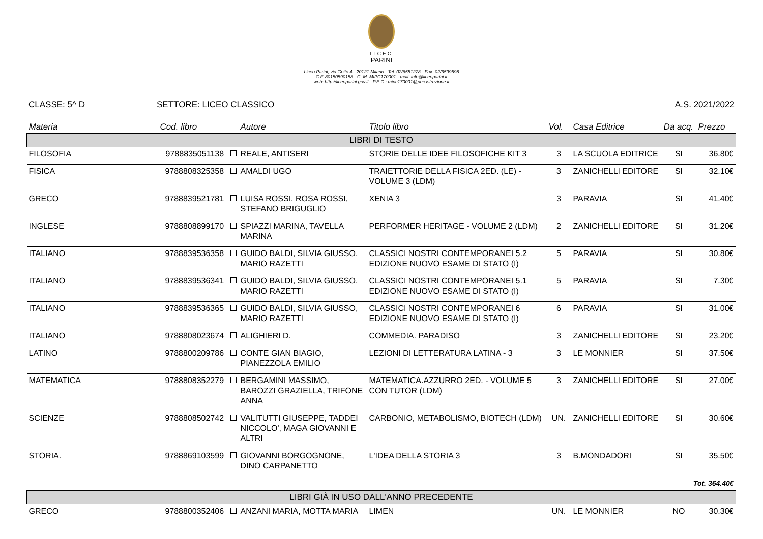LICEO
PARINI
Liceo Parini, via Goito 4 - 20121 Milano - Tel. 02/6551278 - Fax. 02/6599598
C.F. 80150590158 - C. M. MIPC170001 - mail: info@liceoparini.it
web: http://liceoparini.gov.it - P.E.C.: mipc170001@pec.istruzione.it
CLASSE: 5^ D SETTORE: LICEO CLASSICO A.S. 2021/2022
| Materia | Cod. libro | Autore | Titolo libro | Vol. | Casa Editrice | Da acq. | Prezzo |
| --- | --- | --- | --- | --- | --- | --- | --- |
| LIBRI DI TESTO | | | | | | | |
| FILOSOFIA | 9788835051138 | REALE, ANTISERI | STORIE DELLE IDEE FILOSOFICHE KIT 3 | 3 | LA SCUOLA EDITRICE | SI | 36.80€ |
| FISICA | 9788808325358 | AMALDI UGO | TRAIETTORIE DELLA FISICA 2ED. (LE) - VOLUME 3 (LDM) | 3 | ZANICHELLI EDITORE | SI | 32.10€ |
| GRECO | 9788839521781 | LUISA ROSSI, ROSA ROSSI, STEFANO BRIGUGLIO | XENIA 3 | 3 | PARAVIA | SI | 41.40€ |
| INGLESE | 9788808899170 | SPIAZZI MARINA, TAVELLA MARINA | PERFORMER HERITAGE - VOLUME 2 (LDM) | 2 | ZANICHELLI EDITORE | SI | 31.20€ |
| ITALIANO | 9788839536358 | GUIDO BALDI, SILVIA GIUSSO, MARIO RAZETTI | CLASSICI NOSTRI CONTEMPORANEI 5.2 EDIZIONE NUOVO ESAME DI STATO (I) | 5 | PARAVIA | SI | 30.80€ |
| ITALIANO | 9788839536341 | GUIDO BALDI, SILVIA GIUSSO, MARIO RAZETTI | CLASSICI NOSTRI CONTEMPORANEI 5.1 EDIZIONE NUOVO ESAME DI STATO (I) | 5 | PARAVIA | SI | 7.30€ |
| ITALIANO | 9788839536365 | GUIDO BALDI, SILVIA GIUSSO, MARIO RAZETTI | CLASSICI NOSTRI CONTEMPORANEI 6 EDIZIONE NUOVO ESAME DI STATO (I) | 6 | PARAVIA | SI | 31.00€ |
| ITALIANO | 9788808023674 | ALIGHIERI D. | COMMEDIA. PARADISO | 3 | ZANICHELLI EDITORE | SI | 23.20€ |
| LATINO | 9788800209786 | CONTE GIAN BIAGIO, PIANEZZOLA EMILIO | LEZIONI DI LETTERATURA LATINA - 3 | 3 | LE MONNIER | SI | 37.50€ |
| MATEMATICA | 9788808352279 | BERGAMINI MASSIMO, BAROZZI GRAZIELLA, TRIFONE ANNA | MATEMATICA.AZZURRO 2ED. - VOLUME 5 CON TUTOR (LDM) | 3 | ZANICHELLI EDITORE | SI | 27.00€ |
| SCIENZE | 9788808502742 | VALITUTTI GIUSEPPE, TADDEI NICCOLO', MAGA GIOVANNI E ALTRI | CARBONIO, METABOLISMO, BIOTECH (LDM) | UN. | ZANICHELLI EDITORE | SI | 30.60€ |
| STORIA. | 9788869103599 | GIOVANNI BORGOGNONE, DINO CARPANETTO | L'IDEA DELLA STORIA 3 | 3 | B.MONDADORI | SI | 35.50€ |
| Tot. 364.40€ | | | | | | | |
| LIBRI GIÀ IN USO DALL'ANNO PRECEDENTE | | | | | | | |
| GRECO | 9788800352406 | ANZANI MARIA, MOTTA MARIA | LIMEN | UN. | LE MONNIER | NO | 30.30€ |